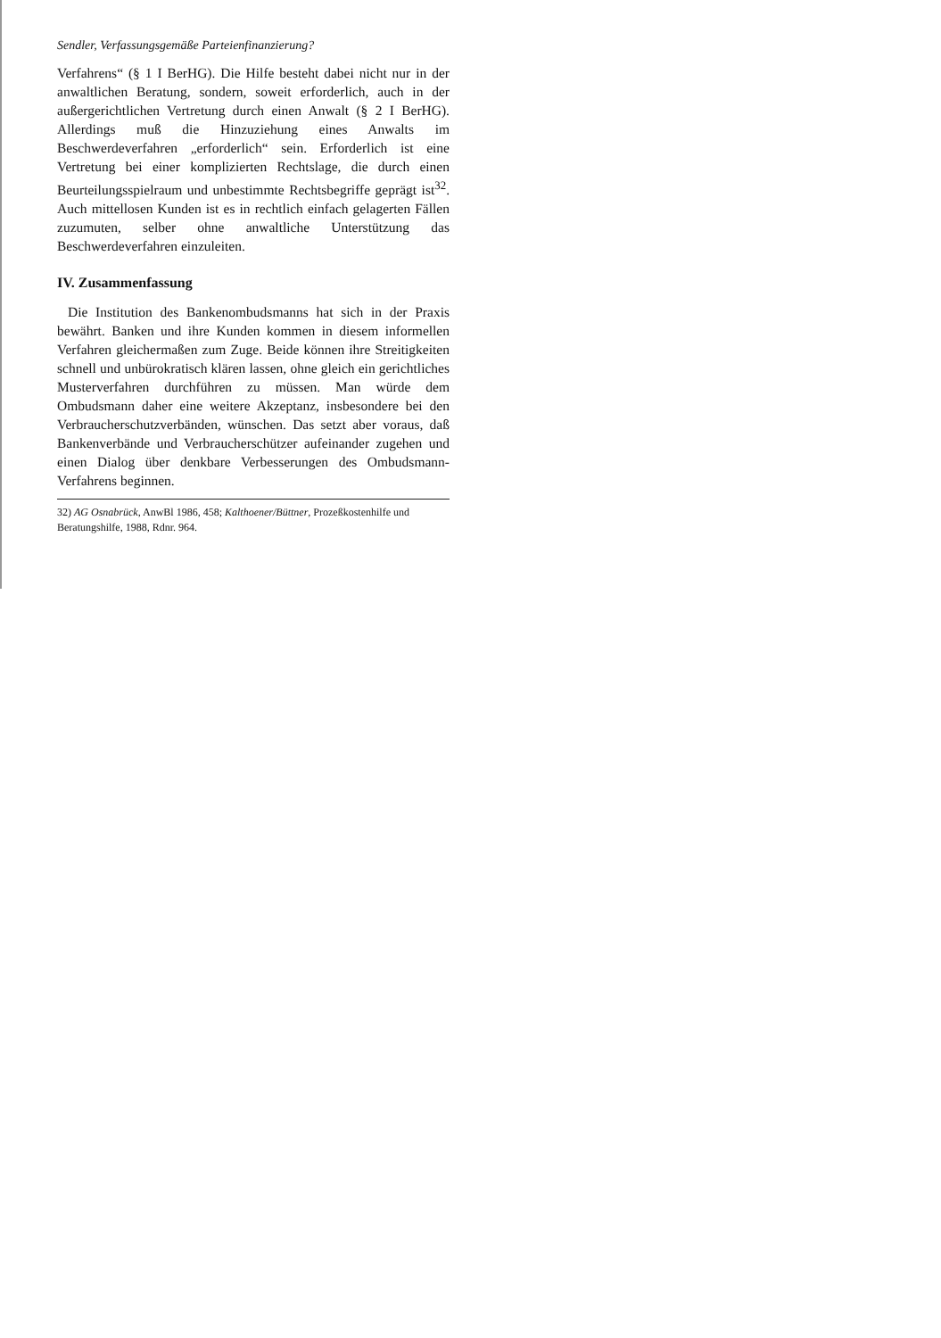Sendler, Verfassungsgemäße Parteienfinanzierung?
Verfahrens“ (§ 1 I BerHG). Die Hilfe besteht dabei nicht nur in der anwaltlichen Beratung, sondern, soweit erforderlich, auch in der außergerichtlichen Vertretung durch einen Anwalt (§ 2 I BerHG). Allerdings muß die Hinzuziehung eines Anwalts im Beschwerdeverfahren „erforderlich“ sein. Erforderlich ist eine Vertretung bei einer komplizierten Rechtslage, die durch einen Beurteilungsspielraum und unbestimmte Rechtsbegriffe geprägt ist<sup>32</sup>. Auch mittellosen Kunden ist es in rechtlich einfach gelagerten Fällen zuzumuten, selber ohne anwaltliche Unterstützung das Beschwerdeverfahren einzuleiten.
IV. Zusammenfassung
Die Institution des Bankenombudsmanns hat sich in der Praxis bewährt. Banken und ihre Kunden kommen in diesem informellen Verfahren gleichermaßen zum Zuge. Beide können ihre Streitigkeiten schnell und unbürokratisch klären lassen, ohne gleich ein gerichtliches Musterverfahren durchführen zu müssen. Man würde dem Ombudsmann daher eine weitere Akzeptanz, insbesondere bei den Verbraucherschutzverbänden, wünschen. Das setzt aber voraus, daß Bankenverbände und Verbraucherschützer aufeinander zugehen und einen Dialog über denkbare Verbesserungen des Ombudsmann-Verfahrens beginnen.
32) AG Osnabrück, AnwBl 1986, 458; Kalthoener/Büttner, Prozeßkostenhilfe und Beratungshilfe, 1988, Rdnr. 964.